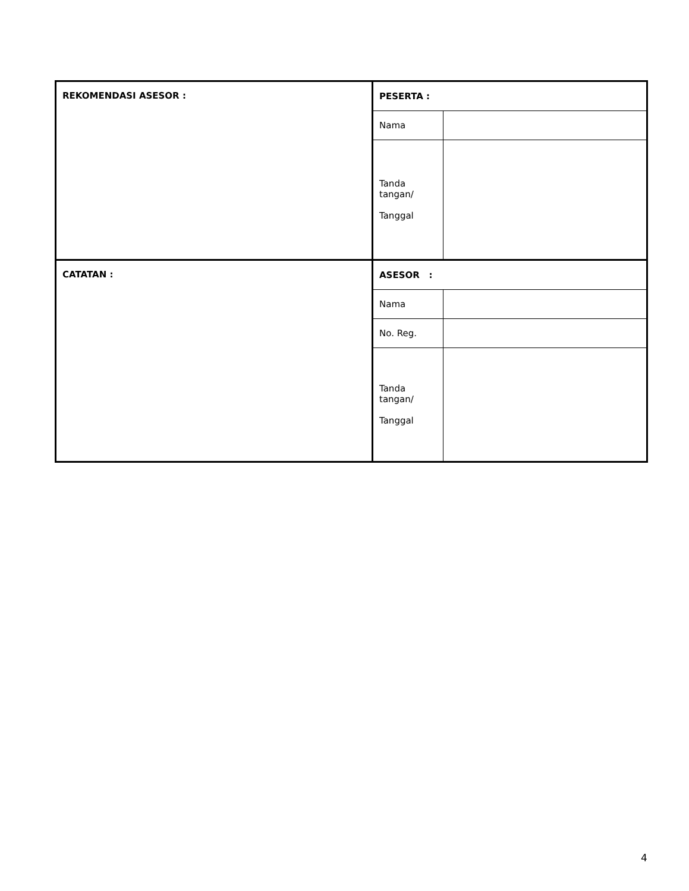| REKOMENDASI ASESOR : | PESERTA : | |
| | Nama | |
| | Tanda tangan/ Tanggal | |
| CATATAN : | ASESOR : | |
| | Nama | |
| | No. Reg. | |
| | Tanda tangan/ Tanggal | |
4